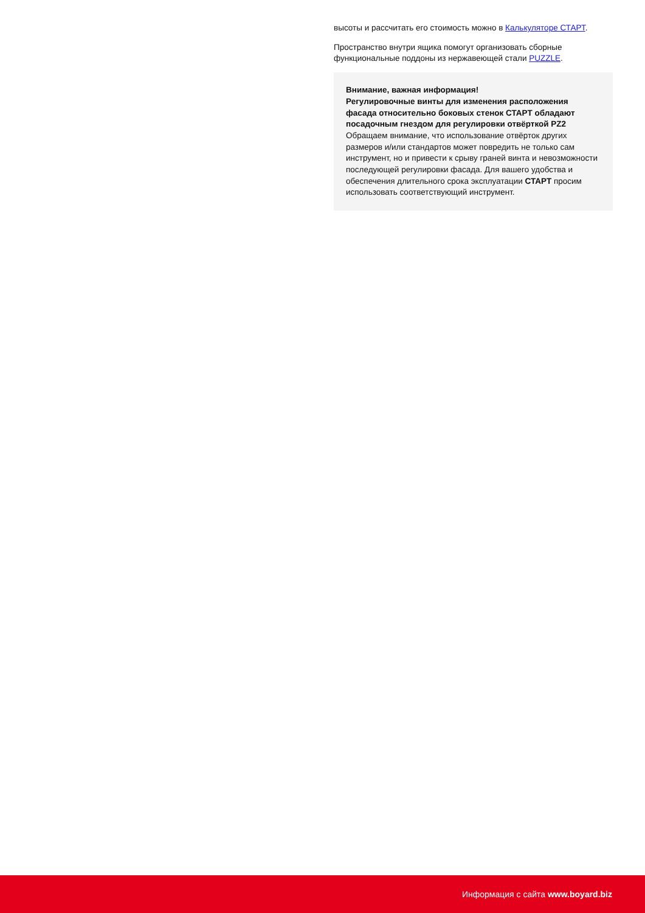высоты и рассчитать его стоимость можно в Калькуляторе СТАРТ.
Пространство внутри ящика помогут организовать сборные функциональные поддоны из нержавеющей стали PUZZLE.
Внимание, важная информация!
Регулировочные винты для изменения расположения фасада относительно боковых стенок СТАРТ обладают посадочным гнездом для регулировки отвёрткой PZ2
Обращаем внимание, что использование отвёрток других размеров и/или стандартов может повредить не только сам инструмент, но и привести к срыву граней винта и невозможности последующей регулировки фасада. Для вашего удобства и обеспечения длительного срока эксплуатации СТАРТ просим использовать соответствующий инструмент.
Информация с сайта www.boyard.biz